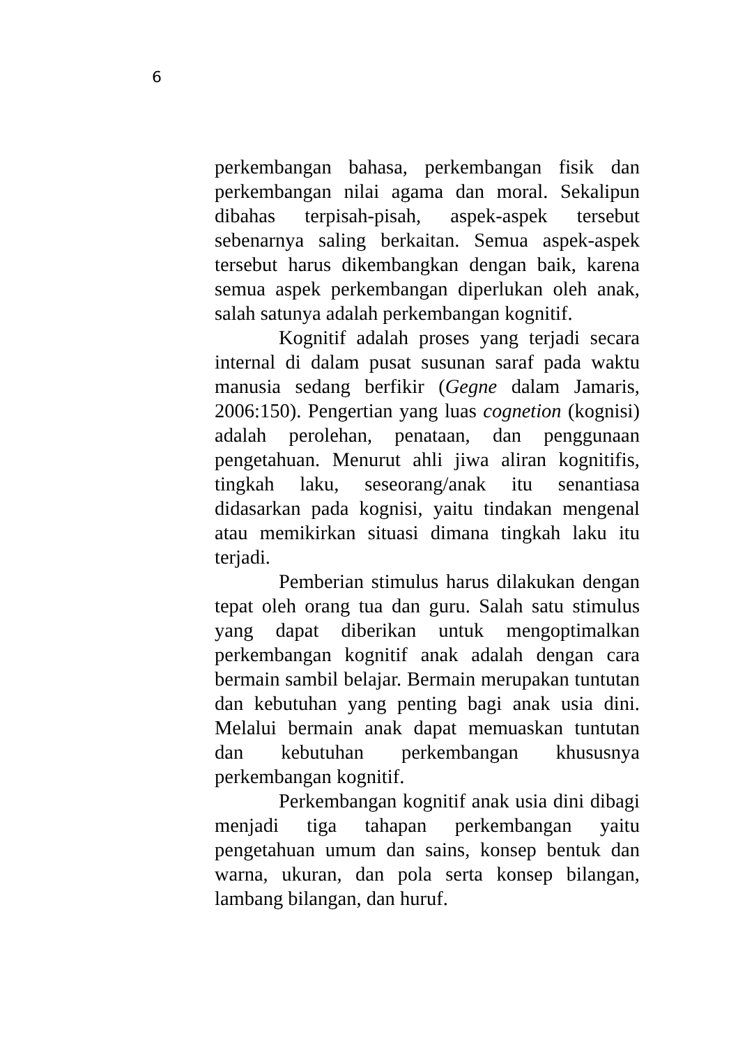6
perkembangan bahasa, perkembangan fisik dan perkembangan nilai agama dan moral. Sekalipun dibahas terpisah-pisah, aspek-aspek tersebut sebenarnya saling berkaitan. Semua aspek-aspek tersebut harus dikembangkan dengan baik, karena semua aspek perkembangan diperlukan oleh anak, salah satunya adalah perkembangan kognitif.
Kognitif adalah proses yang terjadi secara internal di dalam pusat susunan saraf pada waktu manusia sedang berfikir (Gegne dalam Jamaris, 2006:150). Pengertian yang luas cognetion (kognisi) adalah perolehan, penataan, dan penggunaan pengetahuan. Menurut ahli jiwa aliran kognitifis, tingkah laku, seseorang/anak itu senantiasa didasarkan pada kognisi, yaitu tindakan mengenal atau memikirkan situasi dimana tingkah laku itu terjadi.
Pemberian stimulus harus dilakukan dengan tepat oleh orang tua dan guru. Salah satu stimulus yang dapat diberikan untuk mengoptimalkan perkembangan kognitif anak adalah dengan cara bermain sambil belajar. Bermain merupakan tuntutan dan kebutuhan yang penting bagi anak usia dini. Melalui bermain anak dapat memuaskan tuntutan dan kebutuhan perkembangan khususnya perkembangan kognitif.
Perkembangan kognitif anak usia dini dibagi menjadi tiga tahapan perkembangan yaitu pengetahuan umum dan sains, konsep bentuk dan warna, ukuran, dan pola serta konsep bilangan, lambang bilangan, dan huruf.